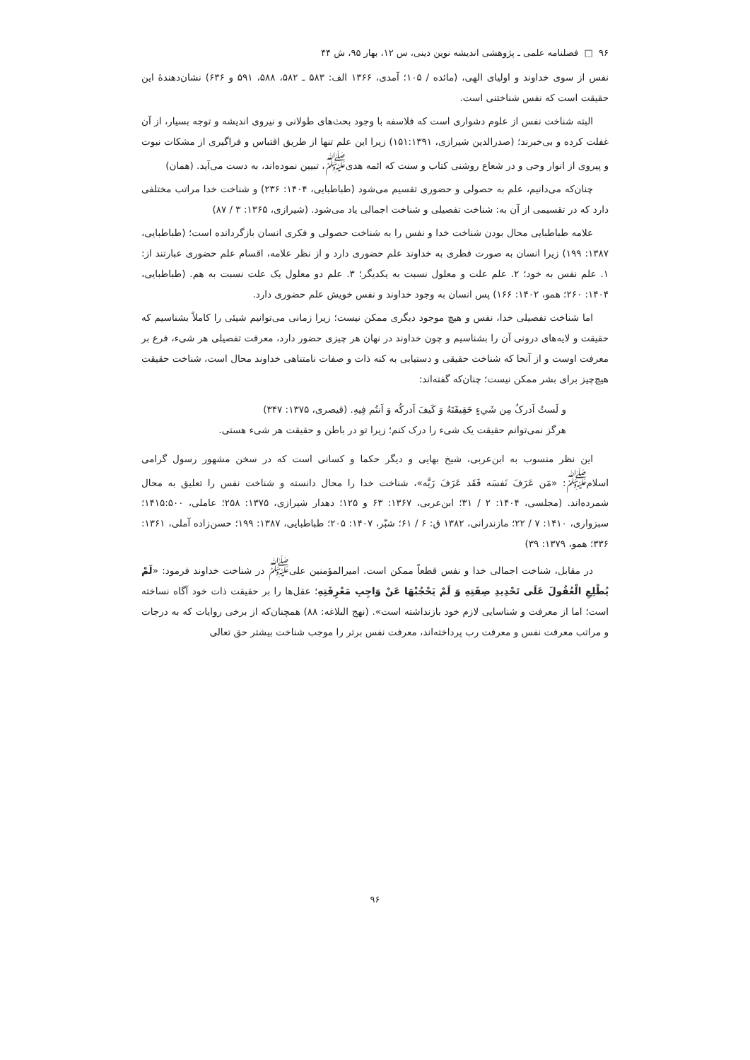۹۶ □ فصلنامه علمی ـ پژوهشی اندیشه نوین دینی، س ۱۲، بهار ۹۵، ش ۴۴
نفس از سوی خداوند و اولیای الهی، (مائده / ۱۰۵؛ آمدی، ۱۳۶۶ الف: ۵۸۳ ـ ۵۸۲، ۵۸۸، ۵۹۱ و ۶۳۶) نشان‌دهندهٔ این حقیقت است که نفس شناختنی است.
البته شناخت نفس از علوم دشواری است که فلاسفه با وجود بحث‌های طولانی و نیروی اندیشه و توجه بسیار، از آن غفلت کرده و بی‌خبرند؛ (صدرالدین شیرازی، ۱۵۱:۱۳۹۱) زیرا این علم تنها از طریق اقتباس و فراگیری از مشکات نبوت و پیروی از انوار وحی و در شعاع روشنی کتاب و سنت که ائمه هدی<sup>ﷺ</sup>، تبیین نموده‌اند، به دست می‌آید. (همان)
چنان‌که می‌دانیم، علم به حصولی و حضوری تقسیم می‌شود (طباطبایی، ۱۴۰۴: ۲۳۶) و شناخت خدا مراتب مختلفی دارد که در تقسیمی از آن به: شناخت تفصیلی و شناخت اجمالی یاد می‌شود. (شیرازی، ۱۳۶۵: ۳ / ۸۷)
علامه طباطبایی محال بودن شناخت خدا و نفس را به شناخت حصولی و فکری انسان بازگردانده است؛ (طباطبایی، ۱۳۸۷: ۱۹۹) زیرا انسان به صورت فطری به خداوند علم حضوری دارد و از نظر علامه، اقسام علم حضوری عبارتند از: ۱. علم نفس به خود؛ ۲. علم علت و معلول نسبت به یکدیگر؛ ۳. علم دو معلول یک علت نسبت به هم. (طباطبایی، ۱۴۰۴: ۲۶۰؛ همو، ۱۴۰۲: ۱۶۶) پس انسان به وجود خداوند و نفس خویش علم حضوری دارد.
اما شناخت تفصیلی خدا، نفس و هیچ موجود دیگری ممکن نیست؛ زیرا زمانی می‌توانیم شیئی را کاملاً بشناسیم که حقیقت و لایه‌های درونی آن را بشناسیم و چون خداوند در نهان هر چیزی حضور دارد، معرفت تفصیلی هر شیء، فرع بر معرفت اوست و از آنجا که شناخت حقیقی و دستیابی به کنه ذات و صفات نامتناهی خداوند محال است، شناخت حقیقت هیچ‌چیز برای بشر ممکن نیست؛ چنان‌که گفته‌اند:
و لَستُ اَدرکُ مِن شَيءٍ حَقِيقَتَهُ وَ کَيفَ اَدرکُه وَ اَنتُم فِيهِ. (قیصری، ۱۳۷۵: ۳۴۷)
هرگز نمی‌توانم حقیقت یک شیء را درک کنم؛ زیرا تو در باطن و حقیقت هر شیء هستی.
این نظر منسوب به ابن‌عربی، شیخ بهایی و دیگر حکما و کسانی است که در سخن مشهور رسول گرامی اسلام<sup>ﷺ</sup>: «مَن عَرَفَ نَفسَه فَقَد عَرَفَ رَبَّه»، شناخت خدا را محال دانسته و شناخت نفس را تعلیق به محال شمرده‌اند. (مجلسی، ۱۴۰۴: ۲ / ۳۱؛ ابن‌عربی، ۱۳۶۷: ۶۳ و ۱۲۵؛ دهدار شیرازی، ۱۳۷۵: ۲۵۸؛ عاملی، ۱۴۱۵:۵۰۰؛ سبزواری، ۱۴۱۰: ۷ / ۲۲؛ مازندرانی، ۱۳۸۲ ق: ۶ / ۶۱؛ شبّر، ۱۴۰۷: ۲۰۵؛ طباطبایی، ۱۳۸۷: ۱۹۹؛ حسن‌زاده آملی، ۱۳۶۱: ۳۳۶؛ همو، ۱۳۷۹: ۳۹)
در مقابل، شناخت اجمالی خدا و نفس قطعاً ممکن است. امیرالمؤمنین علی<sup>ﷺ</sup> در شناخت خداوند فرمود: «لَمْ يُطْلِعِ الْعُقُولَ عَلَى تَحْدِيدِ صِفَتِهِ وَ لَمْ يَحْجُبْهَا عَنْ وَاجِبِ مَعْرِفَتِهِ؛ عقل‌ها را بر حقیقت ذات خود آگاه نساخته است؛ اما از معرفت و شناسایی لازم خود بازنداشته است». (نهج البلاغه: ۸۸) همچنان‌که از برخی روایات که به درجات و مراتب معرفت نفس و معرفت رب پرداخته‌اند، معرفت نفس برتر را موجب شناخت بیشتر حق تعالی
۹۶